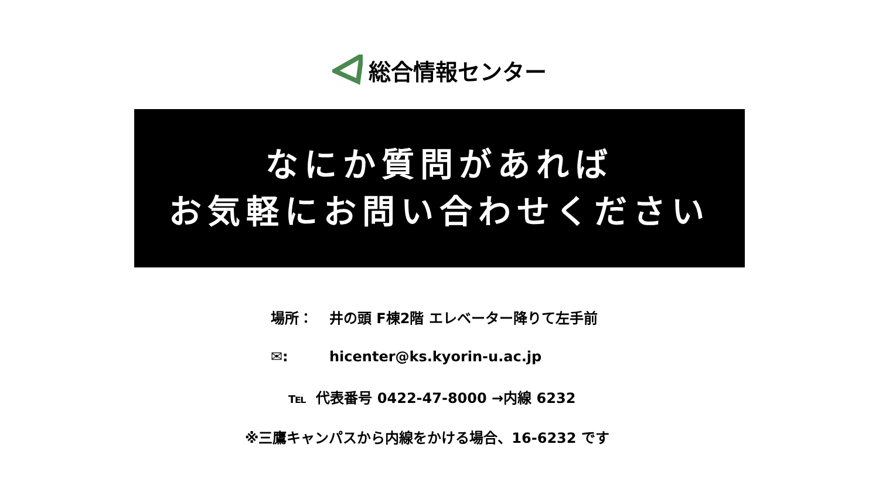総合情報センター
なにか質問があれば
お気軽にお問い合わせください
場所： 井の頭 F棟2階 エレベーター降りて左手前
✉: hicenter@ks.kyorin-u.ac.jp
℡ 代表番号 0422-47-8000 →内線 6232
※三鷹キャンパスから内線をかける場合、16-6232 です